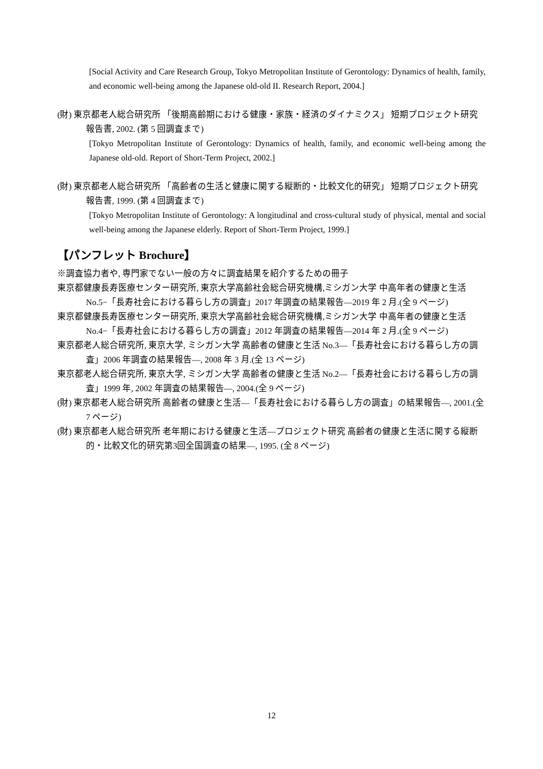[Social Activity and Care Research Group, Tokyo Metropolitan Institute of Gerontology: Dynamics of health, family, and economic well-being among the Japanese old-old II. Research Report, 2004.]
(財) 東京都老人総合研究所 「後期高齢期における健康・家族・経済のダイナミクス」 短期プロジェクト研究報告書, 2002. (第 5 回調査まで)
[Tokyo Metropolitan Institute of Gerontology: Dynamics of health, family, and economic well-being among the Japanese old-old. Report of Short-Term Project, 2002.]
(財) 東京都老人総合研究所 「高齢者の生活と健康に関する縦断的・比較文化的研究」 短期プロジェクト研究報告書, 1999. (第 4 回調査まで)
[Tokyo Metropolitan Institute of Gerontology: A longitudinal and cross-cultural study of physical, mental and social well-being among the Japanese elderly. Report of Short-Term Project, 1999.]
【パンフレット Brochure】
※調査協力者や, 専門家でない一般の方々に調査結果を紹介するための冊子
東京都健康長寿医療センター研究所, 東京大学高齢社会総合研究機構,ミシガン大学 中高年者の健康と生活 No.5−「長寿社会における暮らし方の調査」2017 年調査の結果報告—2019 年 2 月.(全 9 ページ)
東京都健康長寿医療センター研究所, 東京大学高齢社会総合研究機構,ミシガン大学 中高年者の健康と生活 No.4−「長寿社会における暮らし方の調査」2012 年調査の結果報告—2014 年 2 月.(全 9 ページ)
東京都老人総合研究所, 東京大学, ミシガン大学 高齢者の健康と生活 No.3—「長寿社会における暮らし方の調査」2006 年調査の結果報告—, 2008 年 3 月.(全 13 ページ)
東京都老人総合研究所, 東京大学, ミシガン大学 高齢者の健康と生活 No.2—「長寿社会における暮らし方の調査」1999 年, 2002 年調査の結果報告—, 2004.(全 9 ページ)
(財) 東京都老人総合研究所 高齢者の健康と生活—「長寿社会における暮らし方の調査」の結果報告—, 2001.(全 7 ページ)
(財) 東京都老人総合研究所 老年期における健康と生活—プロジェクト研究 高齢者の健康と生活に関する縦断的・比較文化的研究第3回全国調査の結果—, 1995. (全 8 ページ)
12